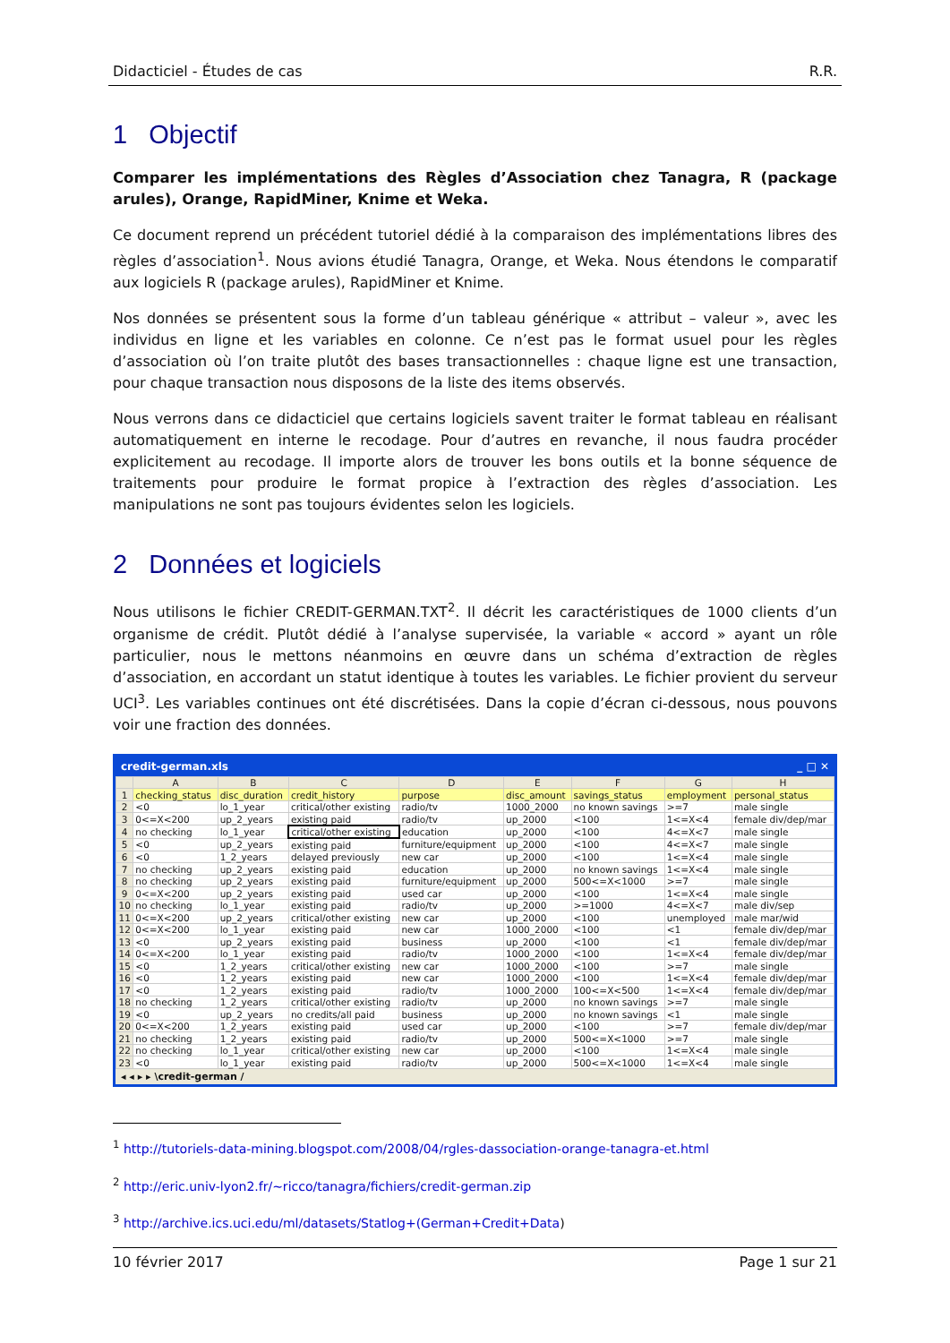Didacticiel - Études de cas R.R.
1 Objectif
Comparer les implémentations des Règles d’Association chez Tanagra, R (package arules), Orange, RapidMiner, Knime et Weka.
Ce document reprend un précédent tutoriel dédié à la comparaison des implémentations libres des règles d’association<sup>1</sup>. Nous avions étudié Tanagra, Orange, et Weka. Nous étendons le comparatif aux logiciels R (package arules), RapidMiner et Knime.
Nos données se présentent sous la forme d’un tableau générique « attribut – valeur », avec les individus en ligne et les variables en colonne. Ce n’est pas le format usuel pour les règles d’association où l’on traite plutôt des bases transactionnelles : chaque ligne est une transaction, pour chaque transaction nous disposons de la liste des items observés.
Nous verrons dans ce didacticiel que certains logiciels savent traiter le format tableau en réalisant automatiquement en interne le recodage. Pour d’autres en revanche, il nous faudra procéder explicitement au recodage. Il importe alors de trouver les bons outils et la bonne séquence de traitements pour produire le format propice à l’extraction des règles d’association. Les manipulations ne sont pas toujours évidentes selon les logiciels.
2 Données et logiciels
Nous utilisons le fichier CREDIT-GERMAN.TXT<sup>2</sup>. Il décrit les caractéristiques de 1000 clients d’un organisme de crédit. Plutôt dédié à l’analyse supervisée, la variable « accord » ayant un rôle particulier, nous le mettons néanmoins en œuvre dans un schéma d’extraction de règles d’association, en accordant un statut identique à toutes les variables. Le fichier provient du serveur UCI<sup>3</sup>. Les variables continues ont été discrétisées. Dans la copie d’écran ci-dessous, nous pouvons voir une fraction des données.
credit-german.xls _ □ ✕
| | A | B | C | D | E | F | G | H |
| --- | --- | --- | --- | --- | --- | --- | --- | --- |
| 1 | checking_status | disc_duration | credit_history | purpose | disc_amount | savings_status | employment | personal_status |
| 2 | <0 | lo_1_year | critical/other existing | radio/tv | 1000_2000 | no known savings | >=7 | male single |
| 3 | 0<=X<200 | up_2_years | existing paid | radio/tv | up_2000 | <100 | 1<=X<4 | female div/dep/mar |
| 4 | no checking | lo_1_year | critical/other existing | education | up_2000 | <100 | 4<=X<7 | male single |
| 5 | <0 | up_2_years | existing paid | furniture/equipment | up_2000 | <100 | 4<=X<7 | male single |
| 6 | <0 | 1_2_years | delayed previously | new car | up_2000 | <100 | 1<=X<4 | male single |
| 7 | no checking | up_2_years | existing paid | education | up_2000 | no known savings | 1<=X<4 | male single |
| 8 | no checking | up_2_years | existing paid | furniture/equipment | up_2000 | 500<=X<1000 | >=7 | male single |
| 9 | 0<=X<200 | up_2_years | existing paid | used car | up_2000 | <100 | 1<=X<4 | male single |
| 10 | no checking | lo_1_year | existing paid | radio/tv | up_2000 | >=1000 | 4<=X<7 | male div/sep |
| 11 | 0<=X<200 | up_2_years | critical/other existing | new car | up_2000 | <100 | unemployed | male mar/wid |
| 12 | 0<=X<200 | lo_1_year | existing paid | new car | 1000_2000 | <100 | <1 | female div/dep/mar |
| 13 | <0 | up_2_years | existing paid | business | up_2000 | <100 | <1 | female div/dep/mar |
| 14 | 0<=X<200 | lo_1_year | existing paid | radio/tv | 1000_2000 | <100 | 1<=X<4 | female div/dep/mar |
| 15 | <0 | 1_2_years | critical/other existing | new car | 1000_2000 | <100 | >=7 | male single |
| 16 | <0 | 1_2_years | existing paid | new car | 1000_2000 | <100 | 1<=X<4 | female div/dep/mar |
| 17 | <0 | 1_2_years | existing paid | radio/tv | 1000_2000 | 100<=X<500 | 1<=X<4 | female div/dep/mar |
| 18 | no checking | 1_2_years | critical/other existing | radio/tv | up_2000 | no known savings | >=7 | male single |
| 19 | <0 | up_2_years | no credits/all paid | business | up_2000 | no known savings | <1 | male single |
| 20 | 0<=X<200 | 1_2_years | existing paid | used car | up_2000 | <100 | >=7 | female div/dep/mar |
| 21 | no checking | 1_2_years | existing paid | radio/tv | up_2000 | 500<=X<1000 | >=7 | male single |
| 22 | no checking | lo_1_year | critical/other existing | new car | up_2000 | <100 | 1<=X<4 | male single |
| 23 | <0 | lo_1_year | existing paid | radio/tv | up_2000 | 500<=X<1000 | 1<=X<4 | male single |
◂ ◂ ▸ ▸ \credit-german /
<sup>1</sup> http://tutoriels-data-mining.blogspot.com/2008/04/rgles-dassociation-orange-tanagra-et.html
<sup>2</sup> http://eric.univ-lyon2.fr/~ricco/tanagra/fichiers/credit-german.zip
<sup>3</sup> http://archive.ics.uci.edu/ml/datasets/Statlog+(German+Credit+Data)
10 février 2017 Page 1 sur 21